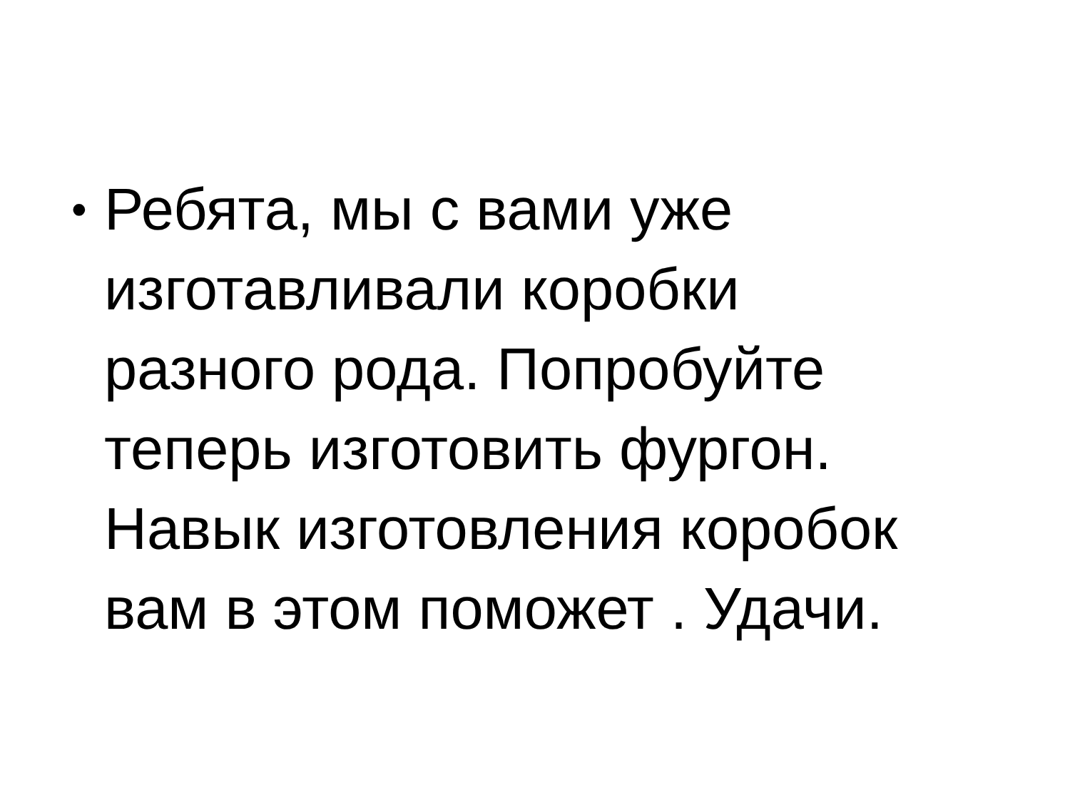•
Ребята, мы с вами уже
изготавливали коробки
разного рода. Попробуйте
теперь изготовить фургон.
Навык изготовления коробок
вам в этом поможет . Удачи.